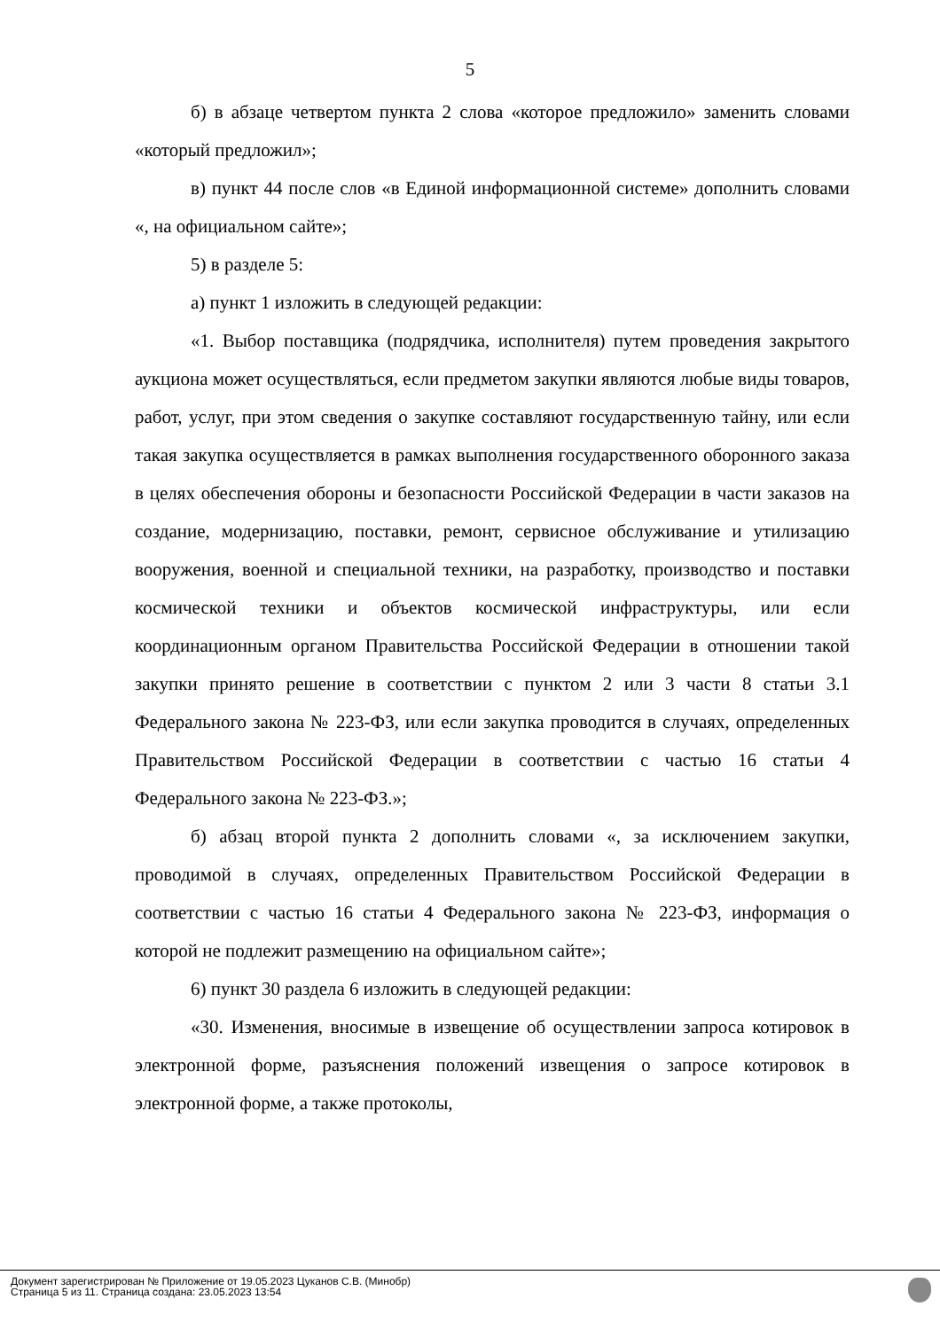5
б) в абзаце четвертом пункта 2 слова «которое предложило» заменить словами «который предложил»;
в) пункт 44 после слов «в Единой информационной системе» дополнить словами «, на официальном сайте»;
5) в разделе 5:
а) пункт 1 изложить в следующей редакции:
«1. Выбор поставщика (подрядчика, исполнителя) путем проведения закрытого аукциона может осуществляться, если предметом закупки являются любые виды товаров, работ, услуг, при этом сведения о закупке составляют государственную тайну, или если такая закупка осуществляется в рамках выполнения государственного оборонного заказа в целях обеспечения обороны и безопасности Российской Федерации в части заказов на создание, модернизацию, поставки, ремонт, сервисное обслуживание и утилизацию вооружения, военной и специальной техники, на разработку, производство и поставки космической техники и объектов космической инфраструктуры, или если координационным органом Правительства Российской Федерации в отношении такой закупки принято решение в соответствии с пунктом 2 или 3 части 8 статьи 3.1 Федерального закона № 223-ФЗ, или если закупка проводится в случаях, определенных Правительством Российской Федерации в соответствии с частью 16 статьи 4 Федерального закона № 223-ФЗ.»;
б) абзац второй пункта 2 дополнить словами «, за исключением закупки, проводимой в случаях, определенных Правительством Российской Федерации в соответствии с частью 16 статьи 4 Федерального закона № 223-ФЗ, информация о которой не подлежит размещению на официальном сайте»;
6) пункт 30 раздела 6 изложить в следующей редакции:
«30. Изменения, вносимые в извещение об осуществлении запроса котировок в электронной форме, разъяснения положений извещения о запросе котировок в электронной форме, а также протоколы,
Документ зарегистрирован № Приложение от 19.05.2023 Цуканов С.В. (Минобр)
Страница 5 из 11. Страница создана: 23.05.2023 13:54